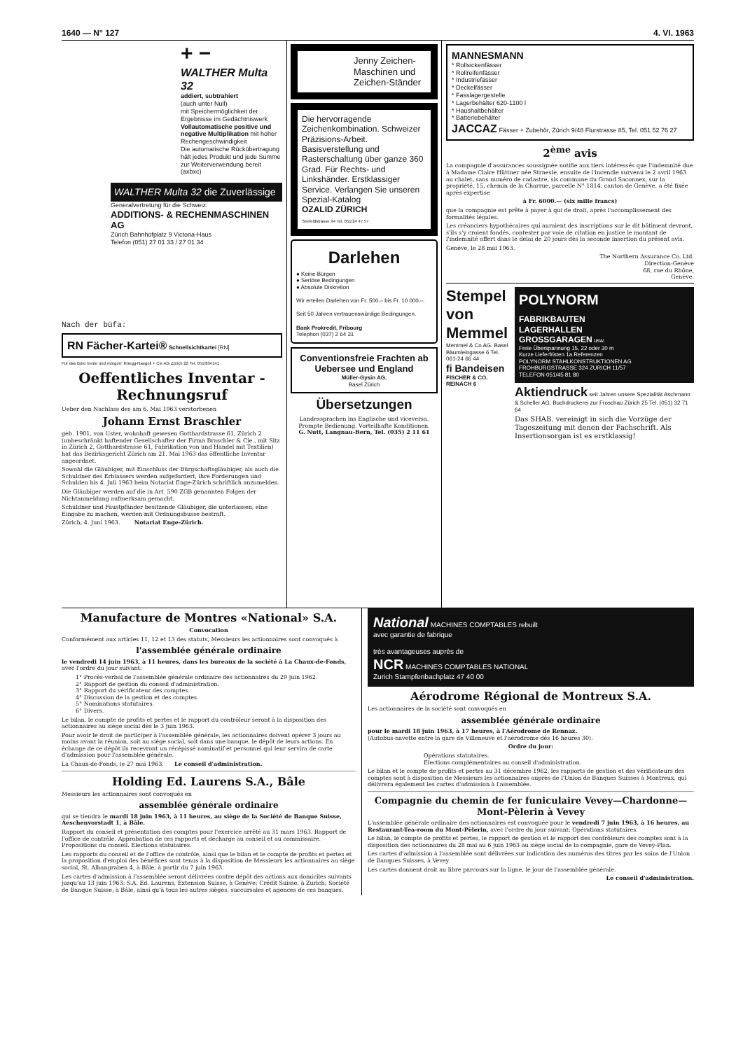1640 — N° 127 4. VI. 1963
+ −
WALTHER Multa 32
addiert, subtrahiert
(auch unter Null)
mit Speichermöglichkeit der Ergebnisse im Gedächtniswerk
Vollautomatische positive und negative Multiplikation mit hoher Rechengeschwindigkeit
Die automatische Rückübertragung hält jedes Produkt und jede Summe zur Weiterverwendung bereit (axbxc)
WALTHER Multa 32 die Zuverlässige
Generalvertretung für die Schweiz:
ADDITIONS- & RECHENMASCHINEN AG
Zürich Bahnhofplatz 9 Victoria-Haus
Telefon (051) 27 01 33 / 27 01 34
Nach der büfa:
RN Fächer-Kartei® Schnellsichtkartei [RN]
Für das Büro heute und morgen: Rüegg-Naegeli + Cie AG Zürich 22 Tel. 051/834141
Oeffentliches Inventar - Rechnungsruf
Ueber den Nachlass des am 6. Mai 1963 verstorbenen
Johann Ernst Braschler
geb. 1901, von Uster, wohnhaft gewesen Gotthardstrasse 61, Zürich 2 (unbeschränkt haftender Gesellschafter der Firma Braschler & Cie., mit Sitz in Zürich 2, Gotthardstrasse 61, Fabrikation von und Handel mit Textilien) hat das Bezirksgericht Zürich am 21. Mai 1963 das öffentliche Inventar angeordnet.
Sowohl die Gläubiger, mit Einschluss der Bürgschaftsgläubiger, als auch die Schuldner des Erblassers werden aufgefordert, ihre Forderungen und Schulden bis 4. Juli 1963 beim Notariat Enge-Zürich schriftlich anzumelden.
Die Gläubiger werden auf die in Art. 590 ZGB genannten Folgen der Nichtanmeldung aufmerksam gemacht.
Schuldner und Faustpfänder besitzende Gläubiger, die unterlassen, eine Eingabe zu machen, werden mit Ordnungsbusse bestraft.
Zürich, 4. Juni 1963. Notariat Enge-Zürich.
Jenny Zeichen-Maschinen und Zeichen-Ständer
Die hervorragende Zeichenkombination. Schweizer Präzisions-Arbeit. Basisverstellung und Rasterschaltung über ganze 360 Grad. Für Rechts- und Linkshänder. Erstklassiger Service. Verlangen Sie unseren Spezial-Katalog
OZALID ZÜRICH
Seefeldstrasse 94 Tel. 051/24 47 57
Darlehen
● Keine Bürgen
● Seriöse Bedingungen
● Absolute Diskretion
Wir erteilen Darlehen von Fr. 500.– bis Fr. 10 000.–.
Seit 50 Jahren vertrauenswürdige Bedingungen.
Bank Prokredit, Fribourg
Telephon (037) 2 64 31
Conventionsfreie Frachten ab Uebersee und England
Müller-Gysin AG.
Basel Zürich
Übersetzungen
Landessprachen ins Englische und viceversa. Prompte Bedienung. Vorteilhafte Konditionen.
G. Nutt, Langnau-Bern, Tel. (035) 2 11 61
MANNESMANN
* Rollsickenfässer
* Rollreifenfässer
* Industriefässer
* Deckelfässer
* Fasslagergestelle
* Lagerbehälter 620-1100 l
* Haushaltbehälter
* Batteriebehälter
JACCAZ Fässer + Zubehör, Zürich 9/48 Flurstrasse 85, Tel. 051 52 76 27
2<sup>ème</sup> avis
La compagnie d'assurances soussignée notifie aux tiers intéressés que l'indemnité due à Madame Claire Hüttner née Strnesle, ensuite de l'incendie survenu le 2 avril 1963 au chalet, sans numéro de cadastre, sis commune du Grand Saconnex, sur la propriété, 15, chemin de la Charrue, parcelle N° 1814, canton de Genève, a été fixée après expertise
à Fr. 6000.— (six mille francs)
que la compagnie est prête à payer à qui de droit, après l'accomplissement des formalités légales.
Les créanciers hypothécaires qui auraient des inscriptions sur le dit bâtiment devront, s'ils s'y croient fondés, contester par voie de citation en justice le montant de l'indemnité offert dans le délai de 20 jours dès la seconde insertion du présent avis.
Genève, le 28 mai 1963.
The Northern Assurance Co. Ltd.
Direction-Genève
68, rue du Rhône,
Genève.
Stempel von Memmel
Memmel & Co AG. Basel Bäumleingasse 6 Tel. 061-24 66 44
fi Bandeisen
FISCHER & CO. REINACH 6
POLYNORM
FABRIKBAUTEN
LAGERHALLEN
GROSSGARAGEN usw.
Freie Überspannung 15, 22 oder 30 m
Kurze Lieferfristen 1a Referenzen
POLYNORM STAHLKONSTRUKTIONEN AG
FROHBURGSTRASSE 324 ZURICH 11/57
TELEFON 051/45 81 80
Aktiendruck seit Jahren unsere Spezialität Aschmann & Scheller AG. Buchdruckerei zur Froschau Zürich 25 Tel. (051) 32 71 64
Das SHAB. vereinigt in sich die Vorzüge der Tageszeitung mit denen der Fachschrift. Als Insertionsorgan ist es erstklassig!
Manufacture de Montres «National» S.A.
Convocation
Conformément aux articles 11, 12 et 13 des statuts, Messieurs les actionnaires sont convoqués à
l'assemblée générale ordinaire
le vendredi 14 juin 1963, à 11 heures, dans les bureaux de la société à La Chaux-de-Fonds, avec l'ordre du jour suivant:
1° Procès-verbal de l'assemblée générale ordinaire des actionnaires du 29 juin 1962.
2° Rapport de gestion du conseil d'administration.
3° Rapport du vérificateur des comptes.
4° Discussion de la gestion et des comptes.
5° Nominations statutaires.
6° Divers.
Le bilan, le compte de profits et pertes et le rapport du contrôleur seront à la disposition des actionnaires au siège social dès le 3 juin 1963.
Pour avoir le droit de participer à l'assemblée générale, les actionnaires doivent opérer 3 jours au moins avant la réunion, soit au siège social, soit dans une banque, le dépôt de leurs actions. En échange de ce dépôt ils recevront un récépissé nominatif et personnel qui leur servira de carte d'admission pour l'assemblée générale.
La Chaux-de-Fonds, le 27 mai 1963. Le conseil d'administration.
Holding Ed. Laurens S.A., Bâle
Messieurs les actionnaires sont convoqués en
assemblée générale ordinaire
qui se tiendra le mardi 18 juin 1963, à 11 heures, au siège de la Société de Banque Suisse, Aeschenvorstadt 1, à Bâle.
Rapport du conseil et présentation des comptes pour l'exercice arrêté au 31 mars 1963. Rapport de l'office de contrôle. Approbation de ces rapports et décharge au conseil et au commissaire. Propositions du conseil. Elections statutaires.
Les rapports du conseil et de l'office de contrôle, ainsi que le bilan et le compte de profits et pertes et la proposition d'emploi des bénéfices sont tenus à la disposition de Messieurs les actionnaires au siège social, St. Albangraben 4, à Bâle, à partir du 7 juin 1963.
Les cartes d'admission à l'assemblée seront délivrées contre dépôt des actions aux domiciles suivants jusqu'au 13 juin 1963: S.A. Ed. Laurens, Extension Suisse, à Genève; Crédit Suisse, à Zurich; Société de Banque Suisse, à Bâle, ainsi qu'à tous les autres sièges, succursales et agences de ces banques.
National MACHINES COMPTABLES rebuilt
avec garantie de fabrique
très avantageuses auprès de
NCR MACHINES COMPTABLES NATIONAL
Zurich Stampfenbachplatz 47 40 00
Aérodrome Régional de Montreux S.A.
Les actionnaires de la société sont convoqués en
assemblée générale ordinaire
pour le mardi 18 juin 1963, à 17 heures, à l'Aérodrome de Rennaz.
(Autobus-navette entre la gare de Villeneuve et l'aérodrome dès 16 heures 30).
Ordre du jour:
Opérations statutaires.
Elections complémentaires au conseil d'administration.
Le bilan et le compte de profits et pertes au 31 décembre 1962, les rapports de gestion et des vérificateurs des comptes sont à disposition de Messieurs les actionnaires auprès de l'Union de Banques Suisses à Montreux, qui délivrera également les cartes d'admission à l'assemblée.
Compagnie du chemin de fer funiculaire Vevey—Chardonne—Mont-Pèlerin à Vevey
L'assemblée générale ordinaire des actionnaires est convoquée pour le vendredi 7 juin 1963, à 16 heures, au Restaurant-Tea-room du Mont-Pèlerin, avec l'ordre du jour suivant: Opérations statutaires.
Le bilan, le compte de profits et pertes, le rapport de gestion et le rapport des contrôleurs des comptes sont à la disposition des actionnaires du 28 mai au 6 juin 1963 au siège social de la compagnie, gare de Vevey-Plan.
Les cartes d'admission à l'assemblée sont délivrées sur indication des numéros des titres par les soins de l'Union de Banques Suisses, à Vevey.
Les cartes donnent droit au libre parcours sur la ligne, le jour de l'assemblée générale.
Le conseil d'administration.